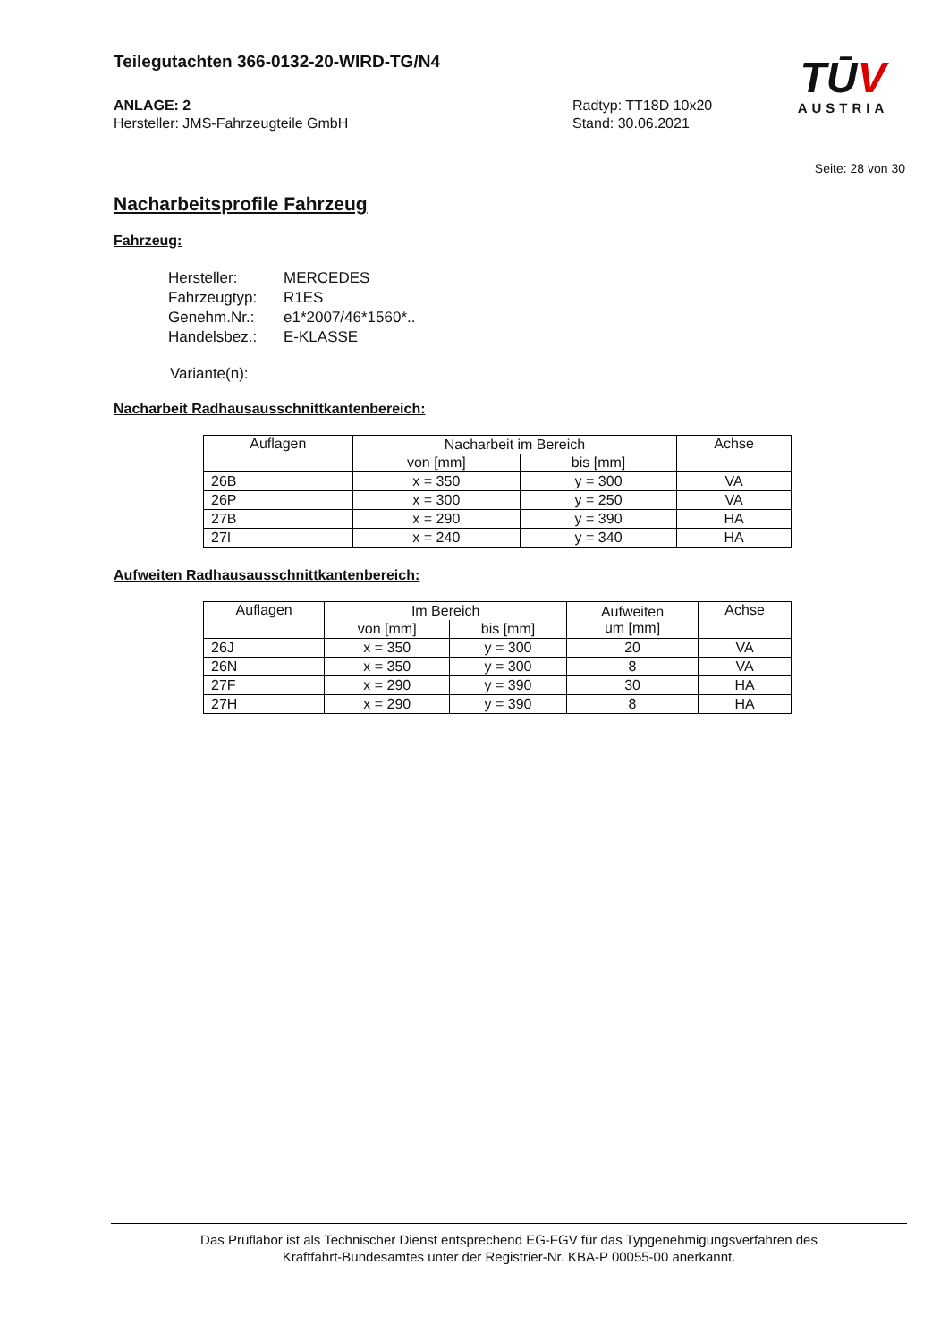Teilegutachten 366-0132-20-WIRD-TG/N4
ANLAGE: 2
Hersteller: JMS-Fahrzeugteile GmbH
Radtyp: TT18D 10x20
Stand: 30.06.2021
TŪV
AUSTRIA
Seite: 28 von 30
Nacharbeitsprofile Fahrzeug
Fahrzeug:
| Hersteller: | MERCEDES |
| Fahrzeugtyp: | R1ES |
| Genehm.Nr.: | e1*2007/46*1560*.. |
| Handelsbez.: | E-KLASSE |
Variante(n):
Nacharbeit Radhausausschnittkantenbereich:
| Auflagen | Nacharbeit im Bereich | | Achse |
| --- | --- | --- | --- |
| | von [mm] | bis [mm] | |
| 26B | x = 350 | y = 300 | VA |
| 26P | x = 300 | y = 250 | VA |
| 27B | x = 290 | y = 390 | HA |
| 27I | x = 240 | y = 340 | HA |
Aufweiten Radhausausschnittkantenbereich:
| Auflagen | Im Bereich | | Aufweiten um [mm] | Achse |
| --- | --- | --- | --- | --- |
| | von [mm] | bis [mm] | | |
| 26J | x = 350 | y = 300 | 20 | VA |
| 26N | x = 350 | y = 300 | 8 | VA |
| 27F | x = 290 | y = 390 | 30 | HA |
| 27H | x = 290 | y = 390 | 8 | HA |
Das Prüflabor ist als Technischer Dienst entsprechend EG-FGV für das Typgenehmigungsverfahren des
Kraftfahrt-Bundesamtes unter der Registrier-Nr. KBA-P 00055-00 anerkannt.